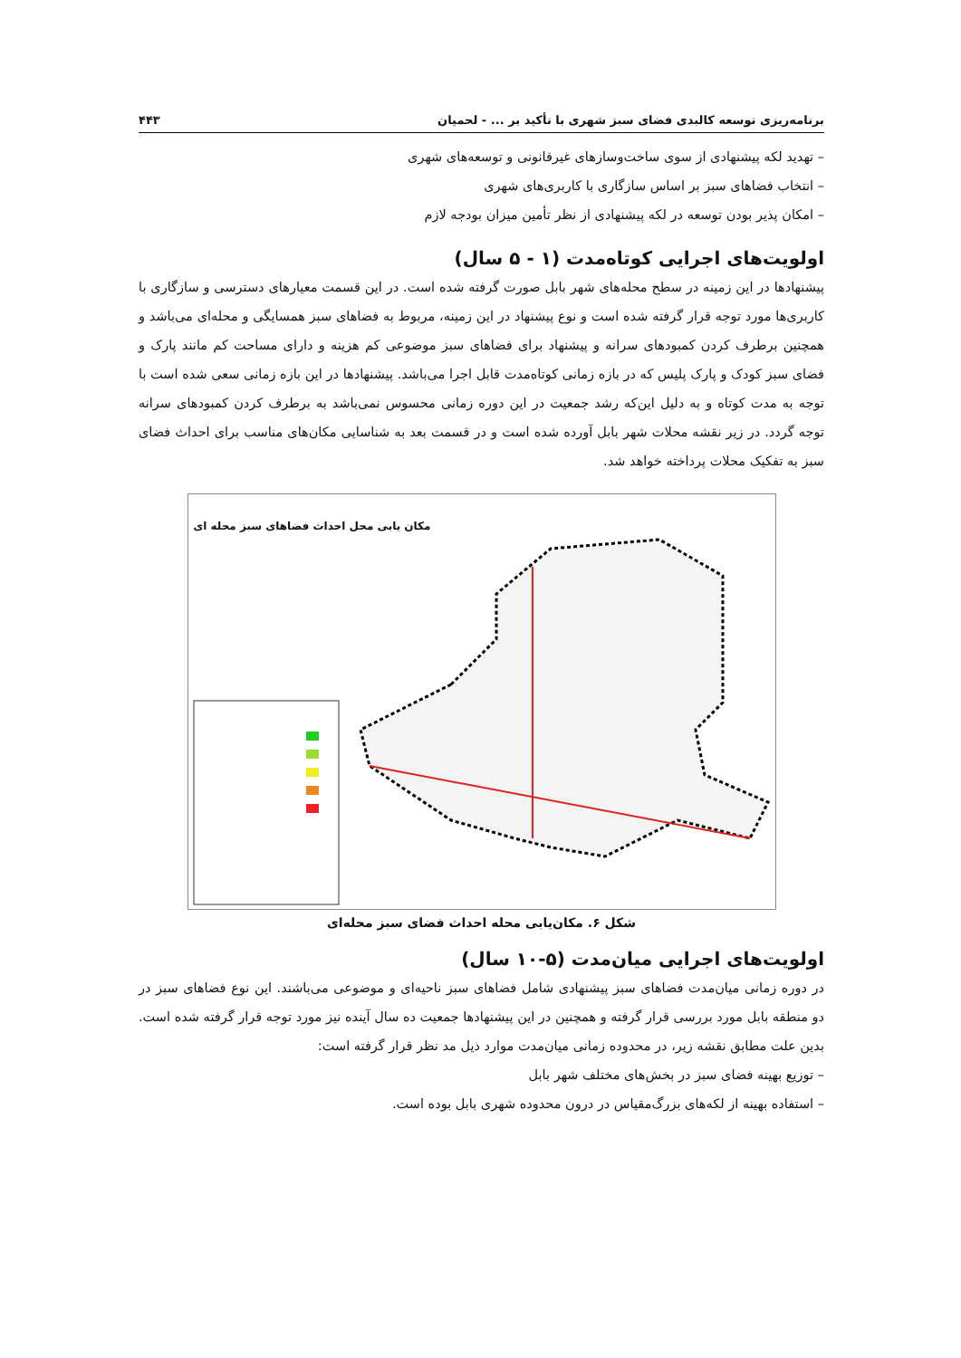برنامه‌ریزی توسعه کالبدی فضای سبز شهری با تأکید بر ... - لحمیان ۴۴۳
– تهدید لکه پیشنهادی از سوی ساخت‌وسازهای غیرقانونی و توسعه‌های شهری
– انتخاب فضاهای سبز بر اساس سازگاری با کاربری‌های شهری
– امکان پذیر بودن توسعه در لکه پیشنهادی از نظر تأمین میزان بودجه لازم
اولویت‌های اجرایی کوتاه‌مدت (۱ - ۵ سال)
پیشنهادها در این زمینه در سطح محله‌های شهر بابل صورت گرفته شده است. در این قسمت معیارهای دسترسی و سازگاری با کاربری‌ها مورد توجه قرار گرفته شده است و نوع پیشنهاد در این زمینه، مربوط به فضاهای سبز همسایگی و محله‌ای می‌باشد و همچنین برطرف کردن کمبودهای سرانه و پیشنهاد برای فضاهای سبز موضوعی کم هزینه و دارای مساحت کم مانند پارک و فضای سبز کودک و پارک پلیس که در بازه زمانی کوتاه‌مدت قابل اجرا می‌باشد. پیشنهادها در این بازه زمانی سعی شده است با توجه به مدت کوتاه و به دلیل این‌که رشد جمعیت در این دوره زمانی محسوس نمی‌باشد به برطرف کردن کمبودهای سرانه توجه گردد. در زیر نقشه محلات شهر بابل آورده شده است و در قسمت بعد به شناسایی مکان‌های مناسب برای احداث فضای سبز به تفکیک محلات پرداخته خواهد شد.
مکان یابی محل احداث فضاهای سبز محله ای
شکل ۶. مکان‌یابی محله احداث فضای سبز محله‌ای
اولویت‌های اجرایی میان‌مدت (۵-۱۰ سال)
در دوره زمانی میان‌مدت فضاهای سبز پیشنهادی شامل فضاهای سبز ناحیه‌ای و موضوعی می‌باشند. این نوع فضاهای سبز در دو منطقه بابل مورد بررسی قرار گرفته و همچنین در این پیشنهادها جمعیت ده سال آینده نیز مورد توجه قرار گرفته شده است. بدین علت مطابق نقشه زیر، در محدوده زمانی میان‌مدت موارد ذیل مد نظر قرار گرفته است:
– توزیع بهینه فضای سبز در بخش‌های مختلف شهر بابل
– استفاده بهینه از لکه‌های بزرگ‌مقیاس در درون محدوده شهری بابل بوده است.